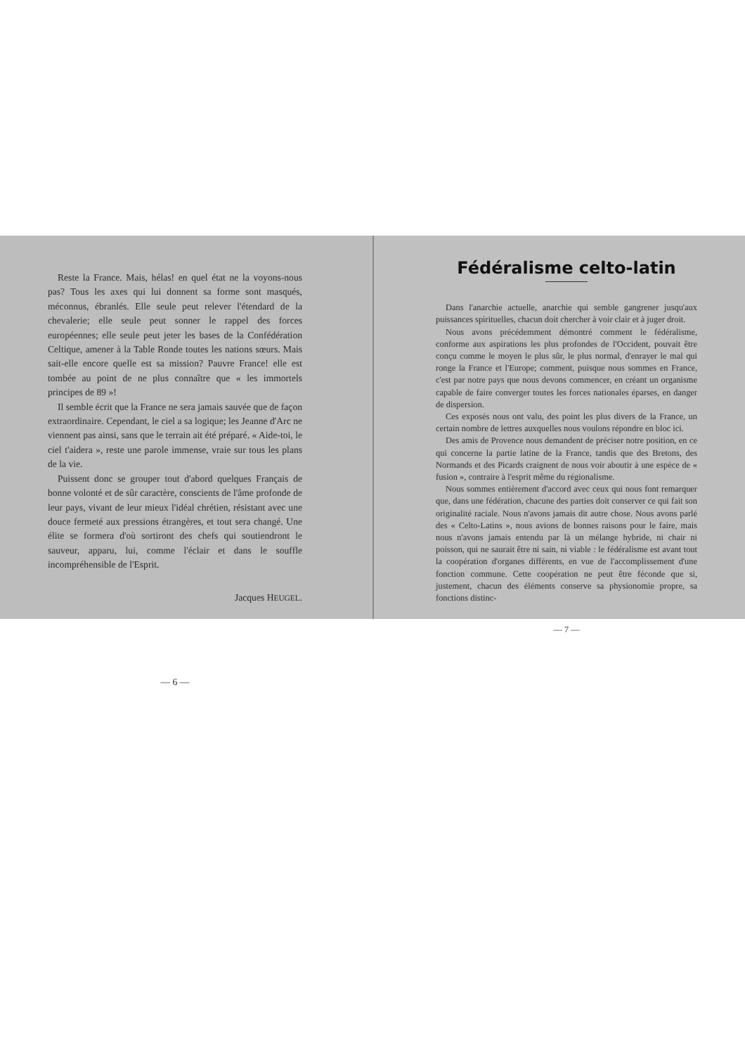Reste la France. Mais, hélas! en quel état ne la voyons-nous pas? Tous les axes qui lui donnent sa forme sont masqués, méconnus, ébranlés. Elle seule peut relever l'étendard de la chevalerie; elle seule peut sonner le rappel des forces européennes; elle seule peut jeter les bases de la Confédération Celtique, amener à la Table Ronde toutes les nations sœurs. Mais sait-elle encore quelle est sa mission? Pauvre France! elle est tombée au point de ne plus connaître que « les immortels principes de 89 »!
Il semble écrit que la France ne sera jamais sauvée que de façon extraordinaire. Cependant, le ciel a sa logique; les Jeanne d'Arc ne viennent pas ainsi, sans que le terrain ait été préparé. « Aide-toi, le ciel t'aidera », reste une parole immense, vraie sur tous les plans de la vie.
Puissent donc se grouper tout d'abord quelques Français de bonne volonté et de sûr caractère, conscients de l'âme profonde de leur pays, vivant de leur mieux l'idéal chrétien, résistant avec une douce fermeté aux pressions étrangères, et tout sera changé. Une élite se formera d'où sortiront des chefs qui soutiendront le sauveur, apparu, lui, comme l'éclair et dans le souffle incompréhensible de l'Esprit.
Jacques HEUGEL.
— 6 —
Fédéralisme celto-latin
Dans l'anarchie actuelle, anarchie qui semble gangrener jusqu'aux puissances spirituelles, chacun doit chercher à voir clair et à juger droit.
Nous avons précédemment démontré comment le fédéralisme, conforme aux aspirations les plus profondes de l'Occident, pouvait être conçu comme le moyen le plus sûr, le plus normal, d'enrayer le mal qui ronge la France et l'Europe; comment, puisque nous sommes en France, c'est par notre pays que nous devons commencer, en créant un organisme capable de faire converger toutes les forces nationales éparses, en danger de dispersion.
Ces exposés nous ont valu, des point les plus divers de la France, un certain nombre de lettres auxquelles nous voulons répondre en bloc ici.
Des amis de Provence nous demandent de préciser notre position, en ce qui concerne la partie latine de la France, tandis que des Bretons, des Normands et des Picards craignent de nous voir aboutir à une espèce de « fusion », contraire à l'esprit même du régionalisme.
Nous sommes entièrement d'accord avec ceux qui nous font remarquer que, dans une fédération, chacune des parties doit conserver ce qui fait son originalité raciale. Nous n'avons jamais dit autre chose. Nous avons parlé des « Celto-Latins », nous avions de bonnes raisons pour le faire, mais nous n'avons jamais entendu par là un mélange hybride, ni chair ni poisson, qui ne saurait être ni sain, ni viable : le fédéralisme est avant tout la coopération d'organes différents, en vue de l'accomplissement d'une fonction commune. Cette coopération ne peut être féconde que si, justement, chacun des éléments conserve sa physionomie propre, sa fonctions distinc-
— 7 —